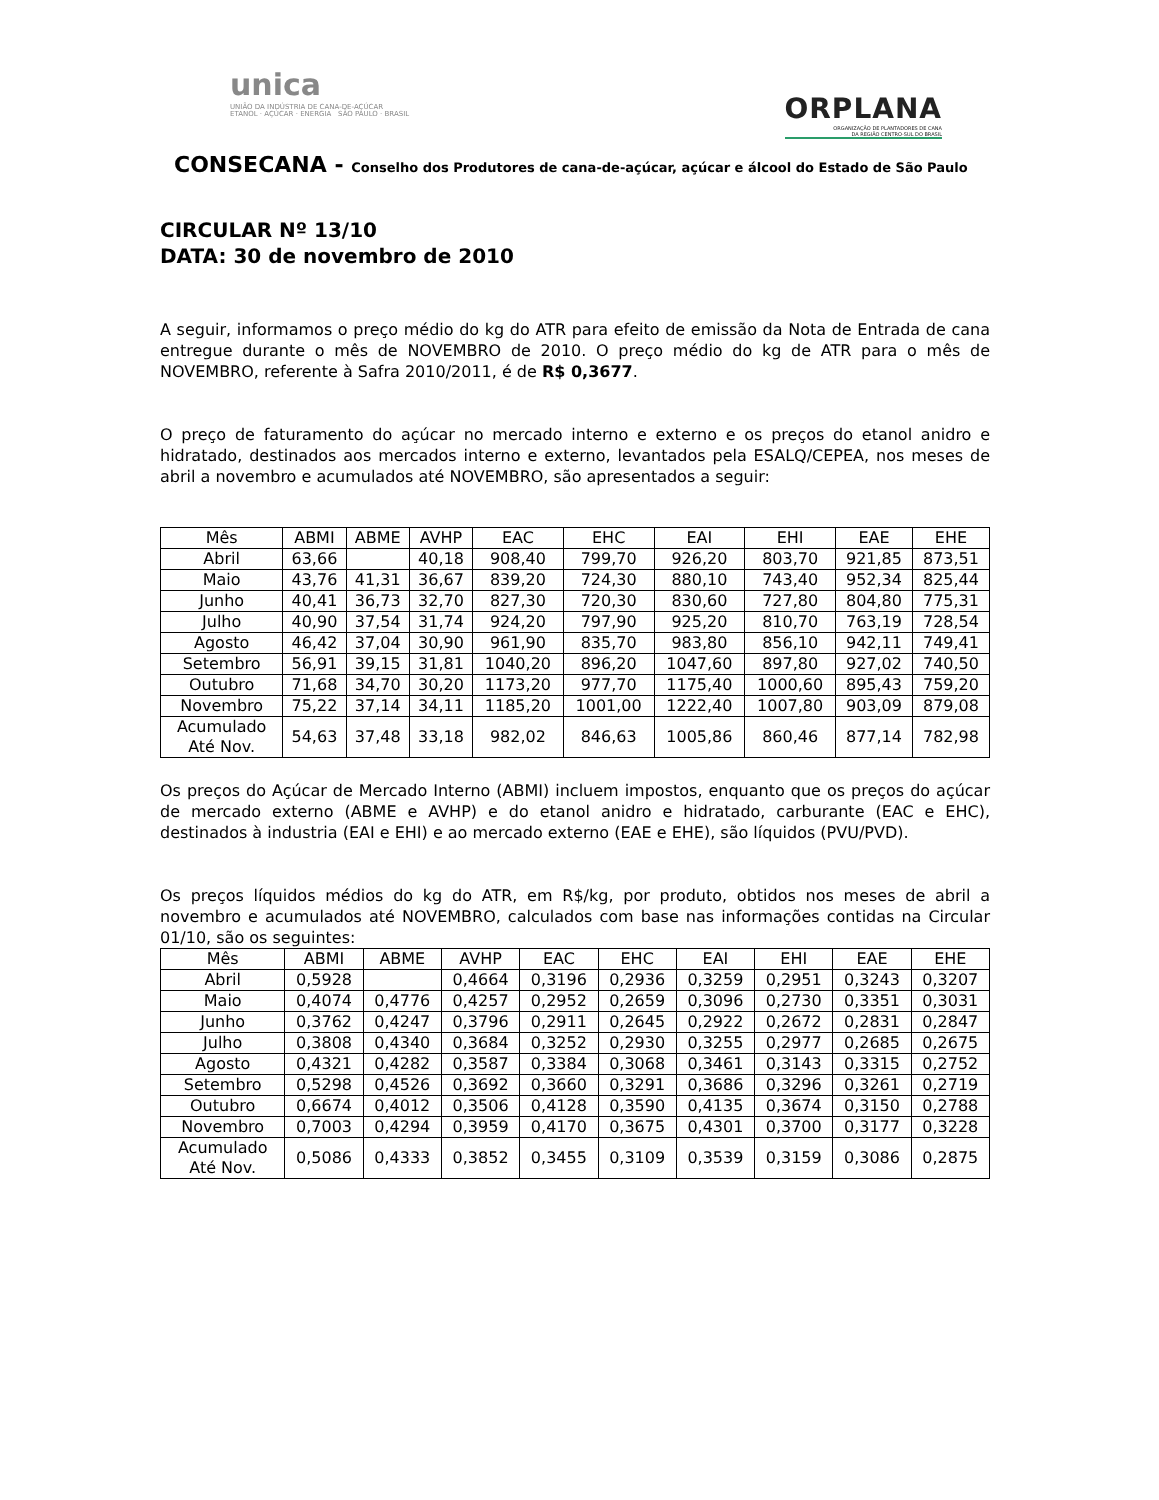unica
UNIÃO DA INDÚSTRIA DE CANA-DE-AÇÚCAR
ETANOL · AÇÚCAR · ENERGIA SÃO PAULO · BRASIL
ORPLANA
ORGANIZAÇÃO DE PLANTADORES DE CANA
DA REGIÃO CENTRO-SUL DO BRASIL
CONSECANA - Conselho dos Produtores de cana-de-açúcar, açúcar e álcool do Estado de São Paulo
CIRCULAR Nº 13/10
DATA: 30 de novembro de 2010
A seguir, informamos o preço médio do kg do ATR para efeito de emissão da Nota de Entrada de cana entregue durante o mês de NOVEMBRO de 2010. O preço médio do kg de ATR para o mês de NOVEMBRO, referente à Safra 2010/2011, é de R$ 0,3677.
O preço de faturamento do açúcar no mercado interno e externo e os preços do etanol anidro e hidratado, destinados aos mercados interno e externo, levantados pela ESALQ/CEPEA, nos meses de abril a novembro e acumulados até NOVEMBRO, são apresentados a seguir:
| Mês | ABMI | ABME | AVHP | EAC | EHC | EAI | EHI | EAE | EHE |
| --- | --- | --- | --- | --- | --- | --- | --- | --- | --- |
| Abril | 63,66 | | 40,18 | 908,40 | 799,70 | 926,20 | 803,70 | 921,85 | 873,51 |
| Maio | 43,76 | 41,31 | 36,67 | 839,20 | 724,30 | 880,10 | 743,40 | 952,34 | 825,44 |
| Junho | 40,41 | 36,73 | 32,70 | 827,30 | 720,30 | 830,60 | 727,80 | 804,80 | 775,31 |
| Julho | 40,90 | 37,54 | 31,74 | 924,20 | 797,90 | 925,20 | 810,70 | 763,19 | 728,54 |
| Agosto | 46,42 | 37,04 | 30,90 | 961,90 | 835,70 | 983,80 | 856,10 | 942,11 | 749,41 |
| Setembro | 56,91 | 39,15 | 31,81 | 1040,20 | 896,20 | 1047,60 | 897,80 | 927,02 | 740,50 |
| Outubro | 71,68 | 34,70 | 30,20 | 1173,20 | 977,70 | 1175,40 | 1000,60 | 895,43 | 759,20 |
| Novembro | 75,22 | 37,14 | 34,11 | 1185,20 | 1001,00 | 1222,40 | 1007,80 | 903,09 | 879,08 |
| Acumulado Até Nov. | 54,63 | 37,48 | 33,18 | 982,02 | 846,63 | 1005,86 | 860,46 | 877,14 | 782,98 |
Os preços do Açúcar de Mercado Interno (ABMI) incluem impostos, enquanto que os preços do açúcar de mercado externo (ABME e AVHP) e do etanol anidro e hidratado, carburante (EAC e EHC), destinados à industria (EAI e EHI) e ao mercado externo (EAE e EHE), são líquidos (PVU/PVD).
Os preços líquidos médios do kg do ATR, em R$/kg, por produto, obtidos nos meses de abril a novembro e acumulados até NOVEMBRO, calculados com base nas informações contidas na Circular 01/10, são os seguintes:
| Mês | ABMI | ABME | AVHP | EAC | EHC | EAI | EHI | EAE | EHE |
| --- | --- | --- | --- | --- | --- | --- | --- | --- | --- |
| Abril | 0,5928 | | 0,4664 | 0,3196 | 0,2936 | 0,3259 | 0,2951 | 0,3243 | 0,3207 |
| Maio | 0,4074 | 0,4776 | 0,4257 | 0,2952 | 0,2659 | 0,3096 | 0,2730 | 0,3351 | 0,3031 |
| Junho | 0,3762 | 0,4247 | 0,3796 | 0,2911 | 0,2645 | 0,2922 | 0,2672 | 0,2831 | 0,2847 |
| Julho | 0,3808 | 0,4340 | 0,3684 | 0,3252 | 0,2930 | 0,3255 | 0,2977 | 0,2685 | 0,2675 |
| Agosto | 0,4321 | 0,4282 | 0,3587 | 0,3384 | 0,3068 | 0,3461 | 0,3143 | 0,3315 | 0,2752 |
| Setembro | 0,5298 | 0,4526 | 0,3692 | 0,3660 | 0,3291 | 0,3686 | 0,3296 | 0,3261 | 0,2719 |
| Outubro | 0,6674 | 0,4012 | 0,3506 | 0,4128 | 0,3590 | 0,4135 | 0,3674 | 0,3150 | 0,2788 |
| Novembro | 0,7003 | 0,4294 | 0,3959 | 0,4170 | 0,3675 | 0,4301 | 0,3700 | 0,3177 | 0,3228 |
| Acumulado Até Nov. | 0,5086 | 0,4333 | 0,3852 | 0,3455 | 0,3109 | 0,3539 | 0,3159 | 0,3086 | 0,2875 |